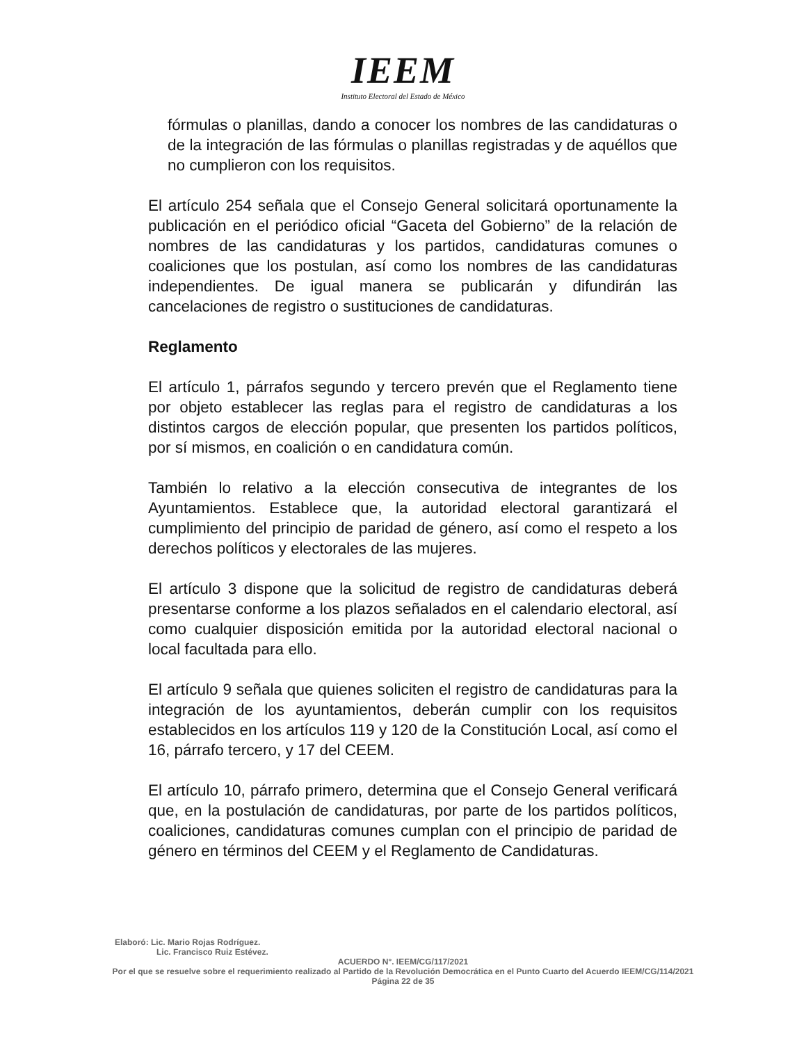IEEM
Instituto Electoral del Estado de México
fórmulas o planillas, dando a conocer los nombres de las candidaturas o de la integración de las fórmulas o planillas registradas y de aquéllos que no cumplieron con los requisitos.
El artículo 254 señala que el Consejo General solicitará oportunamente la publicación en el periódico oficial “Gaceta del Gobierno” de la relación de nombres de las candidaturas y los partidos, candidaturas comunes o coaliciones que los postulan, así como los nombres de las candidaturas independientes. De igual manera se publicarán y difundirán las cancelaciones de registro o sustituciones de candidaturas.
Reglamento
El artículo 1, párrafos segundo y tercero prevén que el Reglamento tiene por objeto establecer las reglas para el registro de candidaturas a los distintos cargos de elección popular, que presenten los partidos políticos, por sí mismos, en coalición o en candidatura común.
También lo relativo a la elección consecutiva de integrantes de los Ayuntamientos. Establece que, la autoridad electoral garantizará el cumplimiento del principio de paridad de género, así como el respeto a los derechos políticos y electorales de las mujeres.
El artículo 3 dispone que la solicitud de registro de candidaturas deberá presentarse conforme a los plazos señalados en el calendario electoral, así como cualquier disposición emitida por la autoridad electoral nacional o local facultada para ello.
El artículo 9 señala que quienes soliciten el registro de candidaturas para la integración de los ayuntamientos, deberán cumplir con los requisitos establecidos en los artículos 119 y 120 de la Constitución Local, así como el 16, párrafo tercero, y 17 del CEEM.
El artículo 10, párrafo primero, determina que el Consejo General verificará que, en la postulación de candidaturas, por parte de los partidos políticos, coaliciones, candidaturas comunes cumplan con el principio de paridad de género en términos del CEEM y el Reglamento de Candidaturas.
Elaboró: Lic. Mario Rojas Rodríguez.
Lic. Francisco Ruiz Estévez.
ACUERDO N°. IEEM/CG/117/2021
Por el que se resuelve sobre el requerimiento realizado al Partido de la Revolución Democrática en el Punto Cuarto del Acuerdo IEEM/CG/114/2021
Página 22 de 35